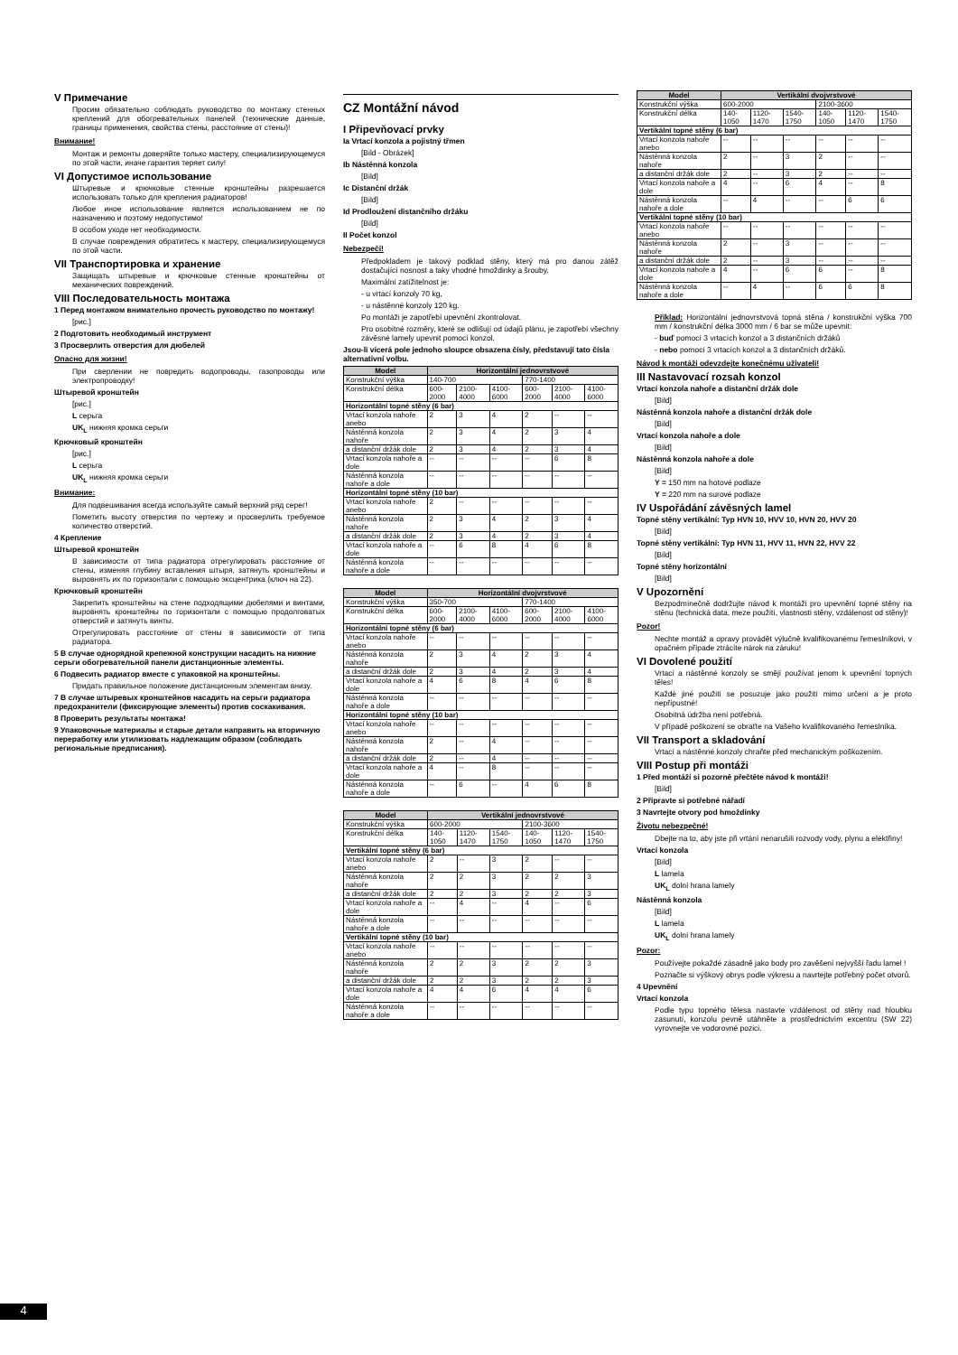V Примечание
Просим обязательно соблюдать руководство по монтажу стенных креплений для обогревательных панелей (технические данные, границы применения, свойства стены, расстояние от стены)!
Внимание!
Монтаж и ремонты доверяйте только мастеру, специализирующемуся по этой части, иначе гарантия теряет силу!
VI Допустимое использование
Штыревые и крючковые стенные кронштейны разрешается использовать только для крепления радиаторов!
Любое иное использование является использованием не по назначению и поэтому недопустимо!
В особом уходе нет необходимости.
В случае повреждения обратитесь к мастеру, специализирующемуся по этой части.
VII Транспортировка и хранение
Защищать штыревые и крючковые стенные кронштейны от механических повреждений.
VIII Последовательность монтажа
1 Перед монтажом внимательно прочесть руководство по монтажу!
[рис.]
2 Подготовить необходимый инструмент
3 Просверлить отверстия для дюбелей
Опасно для жизни!
При сверлении не повредить водопроводы, газопроводы или электропроводку!
Штыревой кронштейн
[рис.]
L серьга
UK<sub>L</sub> нижняя кромка серьги
Крючковый кронштейн
[рис.]
L серьга
UK<sub>L</sub> нижняя кромка серьги
Внимание:
Для подвешивания всегда используйте самый верхний ряд серег!
Пометить высоту отверстия по чертежу и просверлить требуемое количество отверстий.
4 Крепление
Штыревой кронштейн
В зависимости от типа радиатора отрегулировать расстояние от стены, изменяя глубину вставления штыря, затянуть кронштейны и выровнять их по горизонтали с помощью эксцентрика (ключ на 22).
Крючковый кронштейн
Закрепить кронштейны на стене подходящими дюбелями и винтами, выровнять кронштейны по горизонтали с помощью продолговатых отверстий и затянуть винты.
Отрегулировать расстояние от стены в зависимости от типа радиатора.
5 В случае однорядной крепежной конструкции насадить на нижние серьги обогревательной панели дистанционные элементы.
6 Подвесить радиатор вместе с упаковкой на кронштейны.
Придать правильное положение дистанционным элементам внизу.
7 В случае штыревых кронштейнов насадить на серьги радиатора предохранители (фиксирующие элементы) против соскакивания.
8 Проверить результаты монтажа!
9 Упаковочные материалы и старые детали направить на вторичную переработку или утилизовать надлежащим образом (соблюдать региональные предписания).
CZ Montážní návod
I Připevňovací prvky
Ia Vrtací konzola a pojistný třmen
[Bild - Obrázek]
Ib Nástěnná konzola
[Bild]
Ic Distanční držák
[Bild]
Id Prodloužení distančního držáku
[Bild]
II Počet konzol
Nebezpečí!
Předpokladem je takový podklad stěny, který má pro danou zátěž dostačující nosnost a taky vhodné hmoždinky a šrouby.
Maximální zatížitelnost je:
- u vrtací konzoly 70 kg,
- u nástěnné konzoly 120 kg.
Po montáži je zapotřebí upevnění zkontrolovat.
Pro osobitné rozměry, které se odlišují od údajů plánu, je zapotřebí všechny závěsné lamely upevnit pomocí konzol.
Jsou-li vícerá pole jednoho sloupce obsazena čísly, představují tato čísla alternativní volbu.
| Model | Horizontální jednovrstvové | | | | | |
| --- | --- | --- | --- | --- | --- | --- |
| Konstrukční výška | 140-700 | | | 770-1400 | | |
| Konstrukční délka | 600-2000 | 2100-4000 | 4100-6000 | 600-2000 | 2100-4000 | 4100-6000 |
| Horizontální topné stěny (6 bar) | | | | | | |
| Vrtací konzola nahoře anebo | 2 | 3 | 4 | 2 | -- | -- |
| Nástěnná konzola nahoře | 2 | 3 | 4 | 2 | 3 | 4 |
| a distanční držák dole | 2 | 3 | 4 | 2 | 3 | 4 |
| Vrtací konzola nahoře a dole | -- | -- | -- | -- | 6 | 8 |
| Nástěnná konzola nahoře a dole | -- | -- | -- | -- | -- | -- |
| Horizontální topné stěny (10 bar) | | | | | | |
| Vrtací konzola nahoře anebo | 2 | -- | -- | -- | -- | -- |
| Nástěnná konzola nahoře | 2 | 3 | 4 | 2 | 3 | 4 |
| a distanční držák dole | 2 | 3 | 4 | 2 | 3 | 4 |
| Vrtací konzola nahoře a dole | -- | 6 | 8 | 4 | 6 | 8 |
| Nástěnná konzola nahoře a dole | -- | -- | -- | -- | -- | -- |
| Model | Horizontální dvojvrstvové | | | | | |
| --- | --- | --- | --- | --- | --- | --- |
| Konstrukční výška | 350-700 | | | 770-1400 | | |
| Konstrukční délka | 600-2000 | 2100-4000 | 4100-6000 | 600-2000 | 2100-4000 | 4100-6000 |
| Horizontální topné stěny (6 bar) | | | | | | |
| Vrtací konzola nahoře anebo | -- | -- | -- | -- | -- | -- |
| Nástěnná konzola nahoře | 2 | 3 | 4 | 2 | 3 | 4 |
| a distanční držák dole | 2 | 3 | 4 | 2 | 3 | 4 |
| Vrtací konzola nahoře a dole | 4 | 6 | 8 | 4 | 6 | 8 |
| Nástěnná konzola nahoře a dole | -- | -- | -- | -- | -- | -- |
| Horizontální topné stěny (10 bar) | | | | | | |
| Vrtací konzola nahoře anebo | -- | -- | -- | -- | -- | -- |
| Nástěnná konzola nahoře | 2 | -- | 4 | -- | -- | -- |
| a distanční držák dole | 2 | -- | 4 | -- | -- | -- |
| Vrtací konzola nahoře a dole | 4 | -- | 8 | -- | -- | -- |
| Nástěnná konzola nahoře a dole | -- | 6 | -- | 4 | 6 | 8 |
| Model | Vertikální jednovrstvové | | | | | |
| --- | --- | --- | --- | --- | --- | --- |
| Konstrukční výška | 600-2000 | | | 2100-3600 | | |
| Konstrukční délka | 140-1050 | 1120-1470 | 1540-1750 | 140-1050 | 1120-1470 | 1540-1750 |
| Vertikální topné stěny (6 bar) | | | | | | |
| Vrtací konzola nahoře anebo | 2 | -- | 3 | 2 | -- | -- |
| Nástěnná konzola nahoře | 2 | 2 | 3 | 2 | 2 | 3 |
| a distanční držák dole | 2 | 2 | 3 | 2 | 2 | 3 |
| Vrtací konzola nahoře a dole | -- | 4 | -- | 4 | -- | 6 |
| Nástěnná konzola nahoře a dole | -- | -- | -- | -- | -- | -- |
| Vertikální topné stěny (10 bar) | | | | | | |
| Vrtací konzola nahoře anebo | -- | -- | -- | -- | -- | -- |
| Nástěnná konzola nahoře | 2 | 2 | 3 | 2 | 2 | 3 |
| a distanční držák dole | 2 | 2 | 3 | 2 | 2 | 3 |
| Vrtací konzola nahoře a dole | 4 | 4 | 6 | 4 | 4 | 6 |
| Nástěnná konzola nahoře a dole | -- | -- | -- | -- | -- | -- |
| Model | Vertikální dvojvrstvové | | | | | |
| --- | --- | --- | --- | --- | --- | --- |
| Konstrukční výška | 600-2000 | | | 2100-3600 | | |
| Konstrukční délka | 140-1050 | 1120-1470 | 1540-1750 | 140-1050 | 1120-1470 | 1540-1750 |
| Vertikální topné stěny (6 bar) | | | | | | |
| Vrtací konzola nahoře anebo | -- | -- | -- | -- | -- | -- |
| Nástěnná konzola nahoře | 2 | -- | 3 | 2 | -- | -- |
| a distanční držák dole | 2 | -- | 3 | 2 | -- | -- |
| Vrtací konzola nahoře a dole | 4 | -- | 6 | 4 | -- | 8 |
| Nástěnná konzola nahoře a dole | -- | 4 | -- | -- | 6 | 6 |
| Vertikální topné stěny (10 bar) | | | | | | |
| Vrtací konzola nahoře anebo | -- | -- | -- | -- | -- | -- |
| Nástěnná konzola nahoře | 2 | -- | 3 | -- | -- | -- |
| a distanční držák dole | 2 | -- | 3 | -- | -- | -- |
| Vrtací konzola nahoře a dole | 4 | -- | 6 | 6 | -- | 8 |
| Nástěnná konzola nahoře a dole | -- | 4 | -- | 6 | 6 | 8 |
Příklad: Horizontální jednovrstvová topná stěna / konstrukční výška 700 mm / konstrukční délka 3000 mm / 6 bar se může upevnit:
- buď pomocí 3 vrtacích konzol a 3 distančních držáků
- nebo pomocí 3 vrtacích konzol a 3 distančních držáků.
Návod k montáži odevzdejte konečnému uživateli!
III Nastavovací rozsah konzol
Vrtací konzola nahoře a distanční držák dole
[Bild]
Nástěnná konzola nahoře a distanční držák dole
[Bild]
Vrtací konzola nahoře a dole
[Bild]
Nástěnná konzola nahoře a dole
[Bild]
Y = 150 mm na hotové podlaze
Y = 220 mm na surové podlaze
IV Uspořádání závěsných lamel
Topné stěny vertikální: Typ HVN 10, HVV 10, HVN 20, HVV 20
[Bild]
Topné stěny vertikální: Typ HVN 11, HVV 11, HVN 22, HVV 22
[Bild]
Topné stěny horizontální
[Bild]
V Upozornění
Bezpodmínečně dodržujte návod k montáži pro upevnění topné stěny na stěnu (technická data, meze použití, vlastnosti stěny, vzdálenost od stěny)!
Pozor!
Nechte montáž a opravy provádět výlučně kvalifikovanému řemeslníkovi, v opačném případe ztrácíte nárok na záruku!
VI Dovolené použití
Vrtací a nástěnné konzoly se smějí používat jenom k upevnění topných těles!
Každé jiné použití se posuzuje jako použití mimo určení a je proto nepřípustné!
Osobitná údržba není potřebná.
V případě poškození se obraťte na Vašeho kvalifikovaného řemeslníka.
VII Transport a skladování
Vrtací a nástěnné konzoly chraňte před mechanickým poškozením.
VIII Postup při montáži
1 Před montáží si pozorně přečtěte návod k montáži!
[Bild]
2 Připravte si potřebné nářadí
3 Navrtejte otvory pod hmoždinky
Životu nebezpečné!
Dbejte na to, aby jste při vrtání nenarušili rozvody vody, plynu a elektřiny!
Vrtací konzola
[Bild]
L lamela
UK<sub>L</sub> dolní hrana lamely
Nástěnná konzola
[Bild]
L lamela
UK<sub>L</sub> dolní hrana lamely
Pozor:
Používejte pokaždé zásadně jako body pro zavěšení nejvyšší řadu lamel !
Poznačte si výškový obrys podle výkresu a navrtejte potřebný počet otvorů.
4 Upevnění
Vrtací konzola
Podle typu topného tělesa nastavte vzdálenost od stěny nad hloubku zasunutí, konzolu pevně utáhněte a prostřednictvím excentru (SW 22) vyrovnejte ve vodorovné pozici.
4